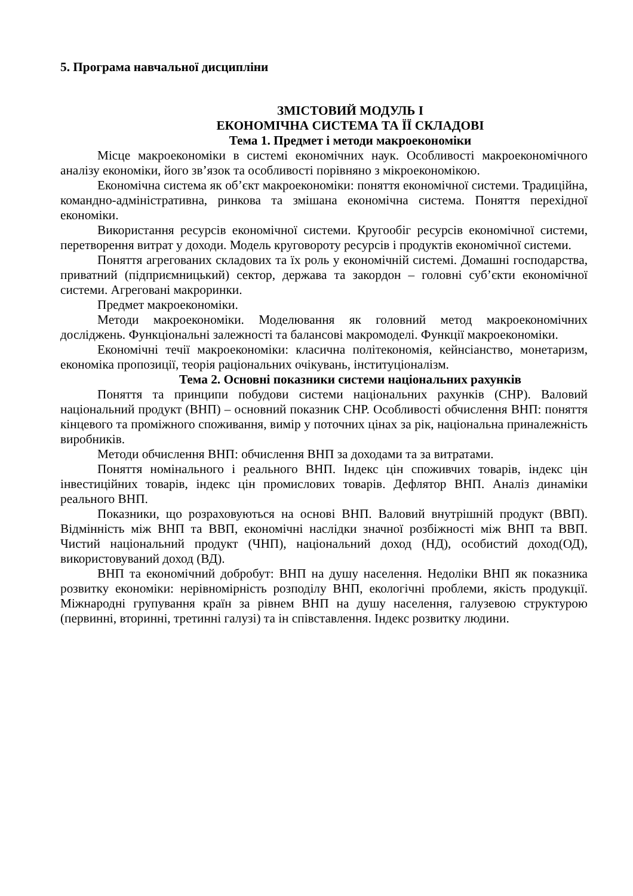5. Програма навчальної дисципліни
ЗМІСТОВИЙ МОДУЛЬ І
ЕКОНОМІЧНА СИСТЕМА ТА ЇЇ СКЛАДОВІ
Тема 1. Предмет і методи макроекономіки
Місце макроекономіки в системі економічних наук. Особливості макроекономічного аналізу економіки, його зв’язок та особливості порівняно з мікроекономікою.
Економічна система як об’єкт макроекономіки: поняття економічної системи. Традиційна, командно-адміністративна, ринкова та змішана економічна система. Поняття перехідної економіки.
Використання ресурсів економічної системи. Кругообіг ресурсів економічної системи, перетворення витрат у доходи. Модель круговороту ресурсів і продуктів економічної системи.
Поняття агрегованих складових та їх роль у економічній системі. Домашні господарства, приватний (підприємницький) сектор, держава та закордон – головні суб’єкти економічної системи. Агреговані макроринки.
Предмет макроекономіки.
Методи макроекономіки. Моделювання як головний метод макроекономічних досліджень. Функціональні залежності та балансові макромоделі. Функції макроекономіки.
Економічні течії макроекономіки: класична політекономія, кейнсіанство, монетаризм, економіка пропозиції, теорія раціональних очікувань, інституціоналізм.
Тема 2. Основні показники системи національних рахунків
Поняття та принципи побудови системи національних рахунків (СНР). Валовий національний продукт (ВНП) – основний показник СНР. Особливості обчислення ВНП: поняття кінцевого та проміжного споживання, вимір у поточних цінах за рік, національна приналежність виробників.
Методи обчислення ВНП: обчислення ВНП за доходами та за витратами.
Поняття номінального і реального ВНП. Індекс цін споживчих товарів, індекс цін інвестиційних товарів, індекс цін промислових товарів. Дефлятор ВНП. Аналіз динаміки реального ВНП.
Показники, що розраховуються на основі ВНП. Валовий внутрішній продукт (ВВП). Відмінність між ВНП та ВВП, економічні наслідки значної розбіжності між ВНП та ВВП. Чистий національний продукт (ЧНП), національний доход (НД), особистий доход(ОД), використовуваний доход (ВД).
ВНП та економічний добробут: ВНП на душу населення. Недоліки ВНП як показника розвитку економіки: нерівномірність розподілу ВНП, екологічні проблеми, якість продукції. Міжнародні групування країн за рівнем ВНП на душу населення, галузевою структурою (первинні, вторинні, третинні галузі) та ін співставлення. Індекс розвитку людини.